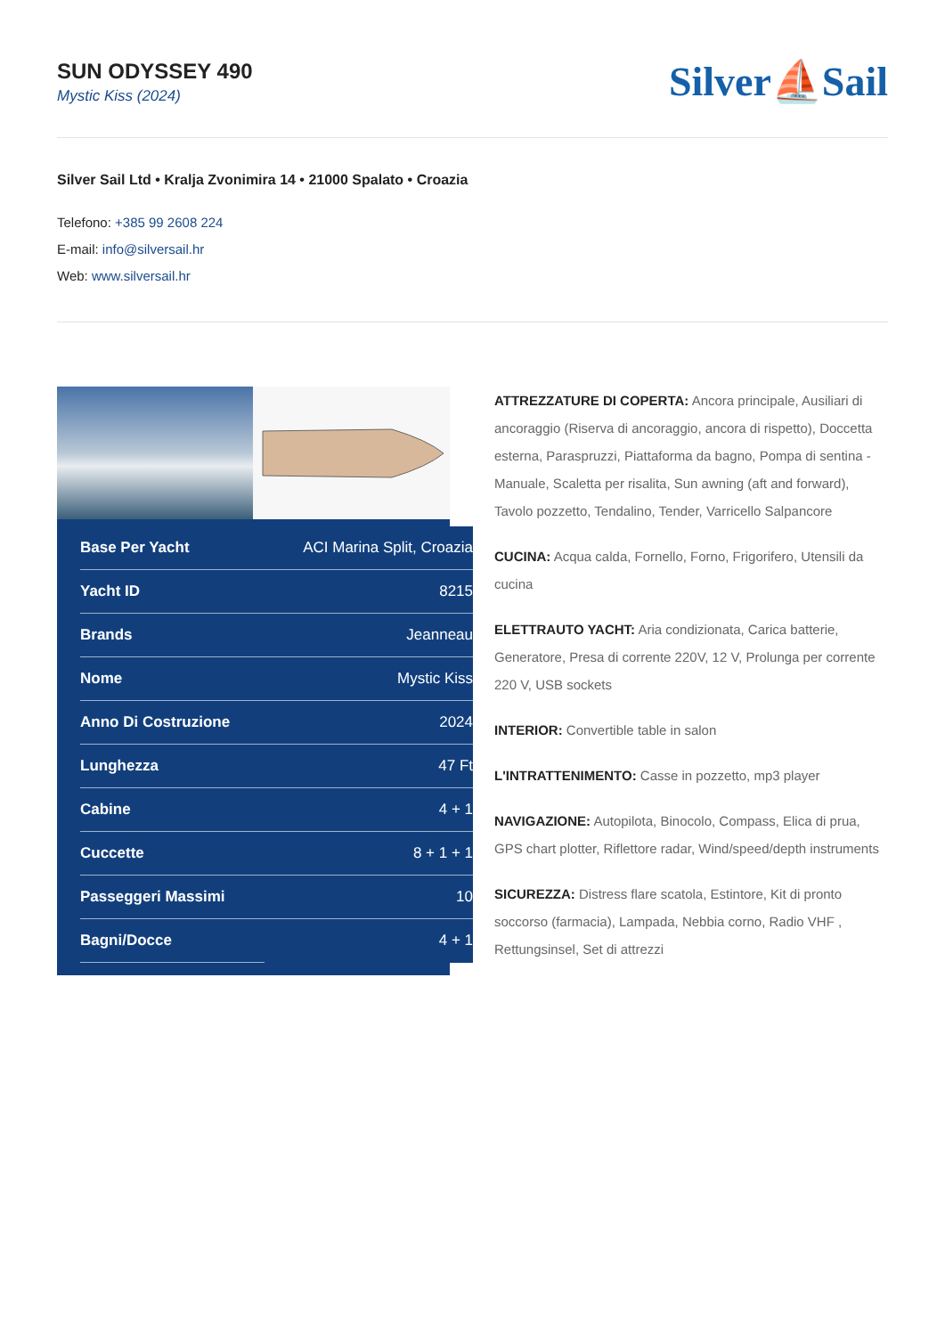SUN ODYSSEY 490
Mystic Kiss (2024)
Silver⛵Sail
Silver Sail Ltd • Kralja Zvonimira 14 • 21000 Spalato • Croazia
Telefono: +385 99 2608 224
E-mail: info@silversail.hr
Web: www.silversail.hr
| Base Per Yacht | ACI Marina Split, Croazia |
| Yacht ID | 8215 |
| Brands | Jeanneau |
| Nome | Mystic Kiss |
| Anno Di Costruzione | 2024 |
| Lunghezza | 47 Ft |
| Cabine | 4 + 1 |
| Cuccette | 8 + 1 + 1 |
| Passeggeri Massimi | 10 |
| Bagni/Docce | 4 + 1 |
ATTREZZATURE DI COPERTA: Ancora principale, Ausiliari di ancoraggio (Riserva di ancoraggio, ancora di rispetto), Doccetta esterna, Paraspruzzi, Piattaforma da bagno, Pompa di sentina - Manuale, Scaletta per risalita, Sun awning (aft and forward), Tavolo pozzetto, Tendalino, Tender, Varricello Salpancore
CUCINA: Acqua calda, Fornello, Forno, Frigorifero, Utensili da cucina
ELETTRAUTO YACHT: Aria condizionata, Carica batterie, Generatore, Presa di corrente 220V, 12 V, Prolunga per corrente 220 V, USB sockets
INTERIOR: Convertible table in salon
L'INTRATTENIMENTO: Casse in pozzetto, mp3 player
NAVIGAZIONE: Autopilota, Binocolo, Compass, Elica di prua, GPS chart plotter, Riflettore radar, Wind/speed/depth instruments
SICUREZZA: Distress flare scatola, Estintore, Kit di pronto soccorso (farmacia), Lampada, Nebbia corno, Radio VHF , Rettungsinsel, Set di attrezzi